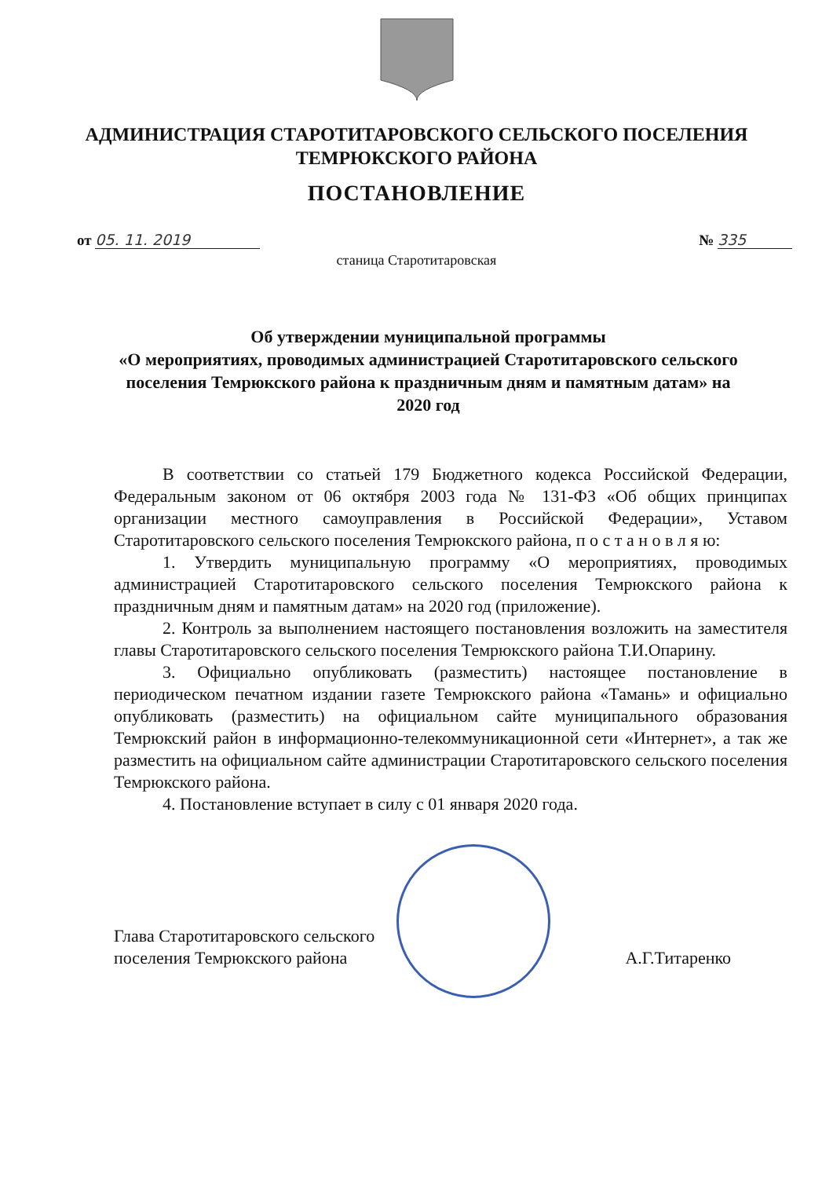АДМИНИСТРАЦИЯ СТАРОТИТАРОВСКОГО СЕЛЬСКОГО ПОСЕЛЕНИЯ
ТЕМРЮКСКОГО РАЙОНА
ПОСТАНОВЛЕНИЕ
от 05. 11. 2019 № 335
станица Старотитаровская
Об утверждении муниципальной программы
«О мероприятиях, проводимых администрацией Старотитаровского сельского поселения Темрюкского района к праздничным дням и памятным датам» на 2020 год
В соответствии со статьей 179 Бюджетного кодекса Российской Федерации, Федеральным законом от 06 октября 2003 года № 131-ФЗ «Об общих принципах организации местного самоуправления в Российской Федерации», Уставом Старотитаровского сельского поселения Темрюкского района, п о с т а н о в л я ю:
1. Утвердить муниципальную программу «О мероприятиях, проводимых администрацией Старотитаровского сельского поселения Темрюкского района к праздничным дням и памятным датам» на 2020 год (приложение).
2. Контроль за выполнением настоящего постановления возложить на заместителя главы Старотитаровского сельского поселения Темрюкского района Т.И.Опарину.
3. Официально опубликовать (разместить) настоящее постановление в периодическом печатном издании газете Темрюкского района «Тамань» и официально опубликовать (разместить) на официальном сайте муниципального образования Темрюкский район в информационно-телекоммуникационной сети «Интернет», а так же разместить на официальном сайте администрации Старотитаровского сельского поселения Темрюкского района.
4. Постановление вступает в силу с 01 января 2020 года.
Глава Старотитаровского сельского
поселения Темрюкского района
А.Г.Титаренко